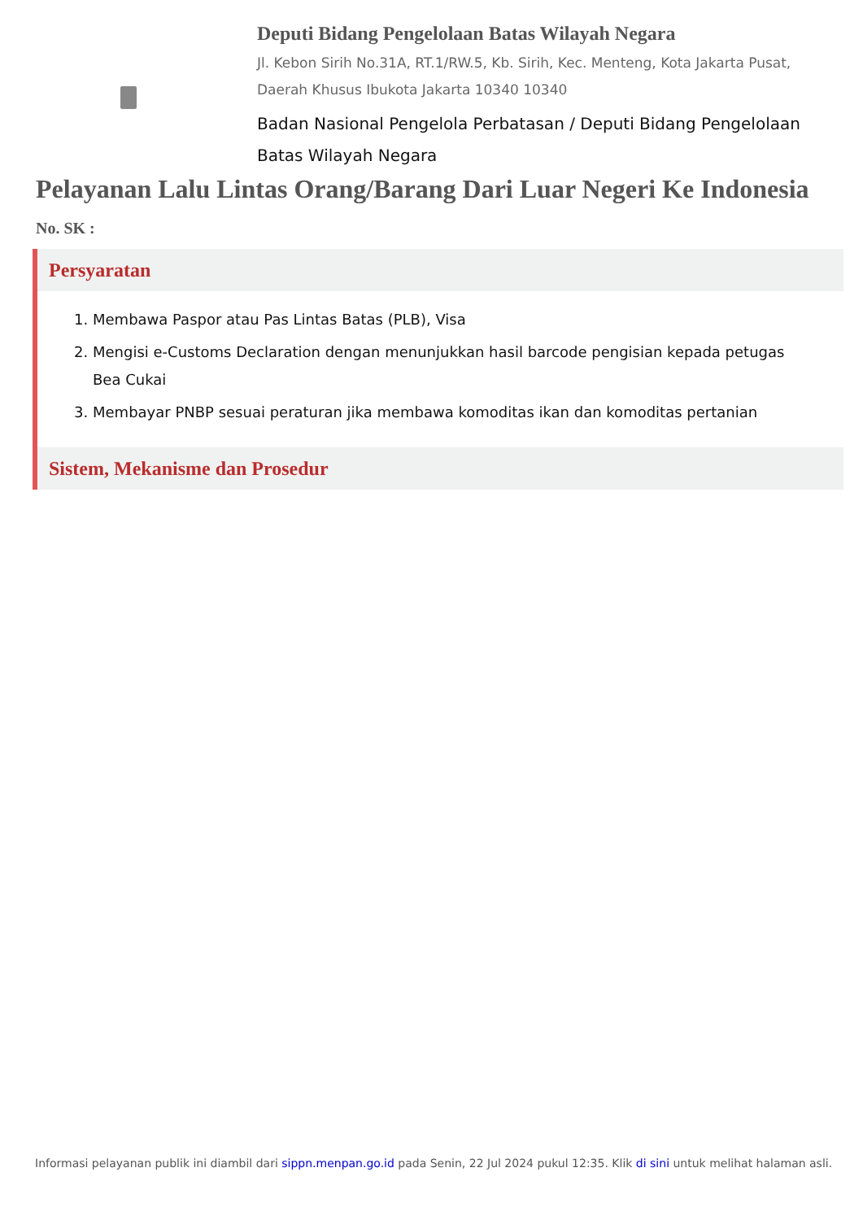Deputi Bidang Pengelolaan Batas Wilayah Negara
Jl. Kebon Sirih No.31A, RT.1/RW.5, Kb. Sirih, Kec. Menteng, Kota Jakarta Pusat, Daerah Khusus Ibukota Jakarta 10340 10340
Badan Nasional Pengelola Perbatasan / Deputi Bidang Pengelolaan Batas Wilayah Negara
Pelayanan Lalu Lintas Orang/Barang Dari Luar Negeri Ke Indonesia
No. SK :
Persyaratan
1. Membawa Paspor atau Pas Lintas Batas (PLB), Visa
2. Mengisi e-Customs Declaration dengan menunjukkan hasil barcode pengisian kepada petugas Bea Cukai
3. Membayar PNBP sesuai peraturan jika membawa komoditas ikan dan komoditas pertanian
Sistem, Mekanisme dan Prosedur
Informasi pelayanan publik ini diambil dari sippn.menpan.go.id pada Senin, 22 Jul 2024 pukul 12:35. Klik di sini untuk melihat halaman asli.